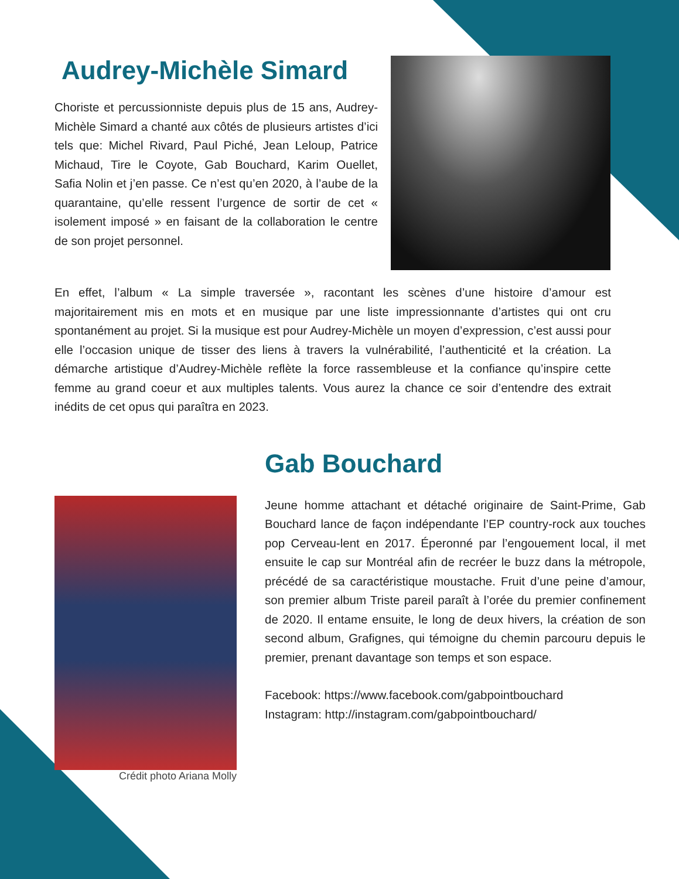Audrey-Michèle Simard
Choriste et percussionniste depuis plus de 15 ans, Audrey-Michèle Simard a chanté aux côtés de plusieurs artistes d’ici tels que: Michel Rivard, Paul Piché, Jean Leloup, Patrice Michaud, Tire le Coyote, Gab Bouchard, Karim Ouellet, Safia Nolin et j’en passe. Ce n’est qu’en 2020, à l’aube de la quarantaine, qu’elle ressent l’urgence de sortir de cet « isolement imposé » en faisant de la collaboration le centre de son projet personnel.
En effet, l’album « La simple traversée », racontant les scènes d’une histoire d’amour est majoritairement mis en mots et en musique par une liste impressionnante d’artistes qui ont cru spontanément au projet. Si la musique est pour Audrey-Michèle un moyen d’expression, c’est aussi pour elle l’occasion unique de tisser des liens à travers la vulnérabilité, l’authenticité et la création. La démarche artistique d’Audrey-Michèle reflète la force rassembleuse et la confiance qu’inspire cette femme au grand coeur et aux multiples talents. Vous aurez la chance ce soir d’entendre des extrait inédits de cet opus qui paraîtra en 2023.
Crédit photo Ariana Molly
Gab Bouchard
Jeune homme attachant et détaché originaire de Saint-Prime, Gab Bouchard lance de façon indépendante l’EP country-rock aux touches pop Cerveau-lent en 2017. Éperonné par l’engouement local, il met ensuite le cap sur Montréal afin de recréer le buzz dans la métropole, précédé de sa caractéristique moustache. Fruit d’une peine d’amour, son premier album Triste pareil paraît à l’orée du premier confinement de 2020. Il entame ensuite, le long de deux hivers, la création de son second album, Grafignes, qui témoigne du chemin parcouru depuis le premier, prenant davantage son temps et son espace.
Facebook: https://www.facebook.com/gabpointbouchard
Instagram: http://instagram.com/gabpointbouchard/